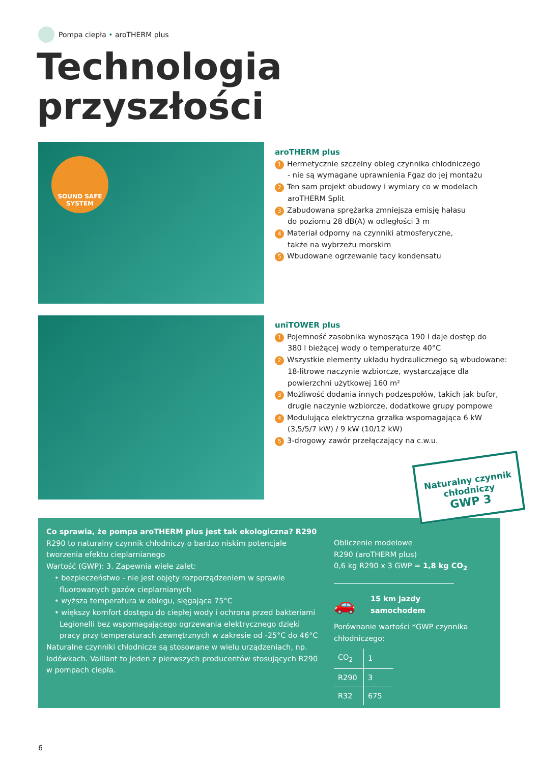Pompa ciepła • aroTHERM plus
Technologia
przyszłości
SOUND SAFE
SYSTEM
aroTHERM plus
1 Hermetycznie szczelny obieg czynnika chłodniczego
- nie są wymagane uprawnienia Fgaz do jej montażu
2 Ten sam projekt obudowy i wymiary co w modelach
aroTHERM Split
3 Zabudowana sprężarka zmniejsza emisję hałasu
do poziomu 28 dB(A) w odległości 3 m
4 Materiał odporny na czynniki atmosferyczne,
także na wybrzeżu morskim
5 Wbudowane ogrzewanie tacy kondensatu
uniTOWER plus
1 Pojemność zasobnika wynosząca 190 l daje dostęp do
380 l bieżącej wody o temperaturze 40°C
2 Wszystkie elementy układu hydraulicznego są wbudowane:
18-litrowe naczynie wzbiorcze, wystarczające dla
powierzchni użytkowej 160 m²
3 Możliwość dodania innych podzespołów, takich jak bufor,
drugie naczynie wzbiorcze, dodatkowe grupy pompowe
4 Modulująca elektryczna grzałka wspomagająca 6 kW
(3,5/5/7 kW) / 9 kW (10/12 kW)
5 3-drogowy zawór przełączający na c.w.u.
Co sprawia, że pompa aroTHERM plus jest tak ekologiczna? R290
R290 to naturalny czynnik chłodniczy o bardzo niskim potencjale tworzenia efektu cieplarnianego
Wartość (GWP): 3. Zapewnia wiele zalet:
• bezpieczeństwo - nie jest objęty rozporządzeniem w sprawie fluorowanych gazów cieplarnianych
• wyższa temperatura w obiegu, sięgająca 75°C
• większy komfort dostępu do ciepłej wody i ochrona przed bakteriami Legionelli bez wspomagającego ogrzewania elektrycznego dzięki pracy przy temperaturach zewnętrznych w zakresie od -25°C do 46°C
Naturalne czynniki chłodnicze są stosowane w wielu urządzeniach, np. lodówkach. Vaillant to jeden z pierwszych producentów stosujących R290 w pompach ciepła.
Obliczenie modelowe
R290 (aroTHERM plus)
0,6 kg R290 x 3 GWP = 1,8 kg CO<sub>2</sub>
🚗 15 km jazdy
samochodem
Porównanie wartości *GWP czynnika chłodniczego:
| CO<sub>2</sub> | 1 |
| R290 | 3 |
| R32 | 675 |
Naturalny czynnik
chłodniczy
GWP 3
6